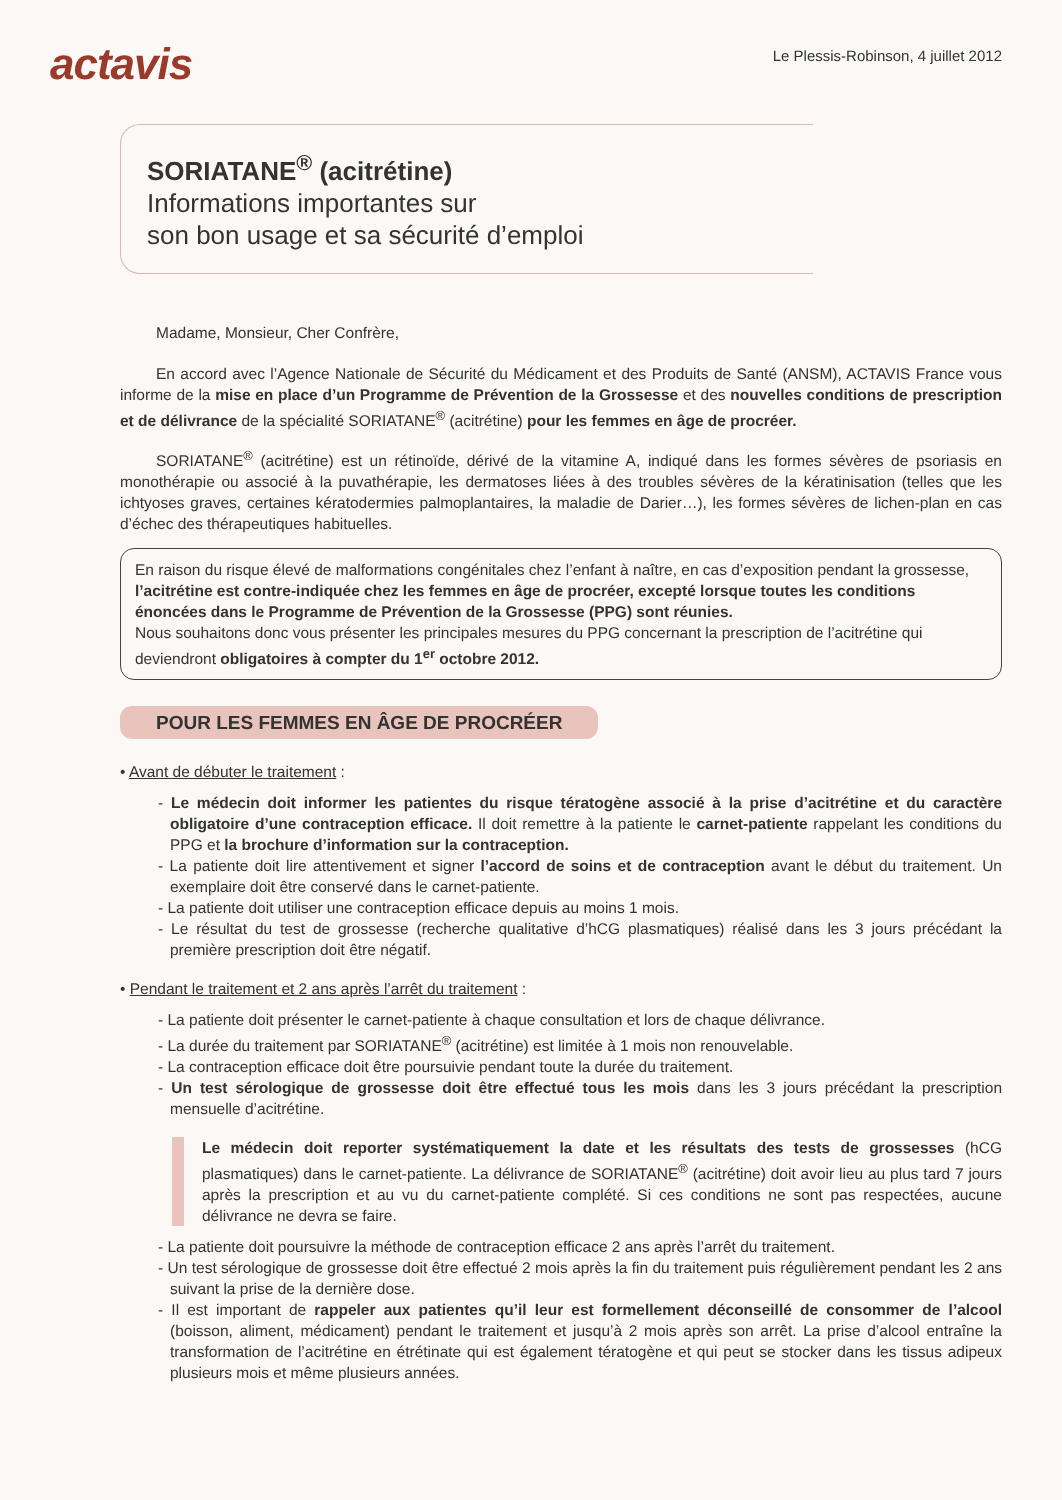actavis
Le Plessis-Robinson, 4 juillet 2012
SORIATANE<sup>®</sup> (acitrétine)
Informations importantes sur
son bon usage et sa sécurité d’emploi
Madame, Monsieur, Cher Confrère,
En accord avec l’Agence Nationale de Sécurité du Médicament et des Produits de Santé (ANSM), ACTAVIS France vous informe de la mise en place d’un Programme de Prévention de la Grossesse et des nouvelles conditions de prescription et de délivrance de la spécialité SORIATANE<sup>®</sup> (acitrétine) pour les femmes en âge de procréer.
SORIATANE<sup>®</sup> (acitrétine) est un rétinoïde, dérivé de la vitamine A, indiqué dans les formes sévères de psoriasis en monothérapie ou associé à la puvathérapie, les dermatoses liées à des troubles sévères de la kératinisation (telles que les ichtyoses graves, certaines kératodermies palmoplantaires, la maladie de Darier…), les formes sévères de lichen-plan en cas d’échec des thérapeutiques habituelles.
En raison du risque élevé de malformations congénitales chez l’enfant à naître, en cas d’exposition pendant la grossesse, l’acitrétine est contre-indiquée chez les femmes en âge de procréer, excepté lorsque toutes les conditions énoncées dans le Programme de Prévention de la Grossesse (PPG) sont réunies.
Nous souhaitons donc vous présenter les principales mesures du PPG concernant la prescription de l’acitrétine qui deviendront obligatoires à compter du 1<sup>er</sup> octobre 2012.
POUR LES FEMMES EN ÂGE DE PROCRÉER
• Avant de débuter le traitement :
- Le médecin doit informer les patientes du risque tératogène associé à la prise d’acitrétine et du caractère obligatoire d’une contraception efficace. Il doit remettre à la patiente le carnet-patiente rappelant les conditions du PPG et la brochure d’information sur la contraception.
- La patiente doit lire attentivement et signer l’accord de soins et de contraception avant le début du traitement. Un exemplaire doit être conservé dans le carnet-patiente.
- La patiente doit utiliser une contraception efficace depuis au moins 1 mois.
- Le résultat du test de grossesse (recherche qualitative d’hCG plasmatiques) réalisé dans les 3 jours précédant la première prescription doit être négatif.
• Pendant le traitement et 2 ans après l’arrêt du traitement :
- La patiente doit présenter le carnet-patiente à chaque consultation et lors de chaque délivrance.
- La durée du traitement par SORIATANE<sup>®</sup> (acitrétine) est limitée à 1 mois non renouvelable.
- La contraception efficace doit être poursuivie pendant toute la durée du traitement.
- Un test sérologique de grossesse doit être effectué tous les mois dans les 3 jours précédant la prescription mensuelle d’acitrétine.
Le médecin doit reporter systématiquement la date et les résultats des tests de grossesses (hCG plasmatiques) dans le carnet-patiente. La délivrance de SORIATANE<sup>®</sup> (acitrétine) doit avoir lieu au plus tard 7 jours après la prescription et au vu du carnet-patiente complété. Si ces conditions ne sont pas respectées, aucune délivrance ne devra se faire.
- La patiente doit poursuivre la méthode de contraception efficace 2 ans après l’arrêt du traitement.
- Un test sérologique de grossesse doit être effectué 2 mois après la fin du traitement puis régulièrement pendant les 2 ans suivant la prise de la dernière dose.
- Il est important de rappeler aux patientes qu’il leur est formellement déconseillé de consommer de l’alcool (boisson, aliment, médicament) pendant le traitement et jusqu’à 2 mois après son arrêt. La prise d’alcool entraîne la transformation de l’acitrétine en étrétinate qui est également tératogène et qui peut se stocker dans les tissus adipeux plusieurs mois et même plusieurs années.